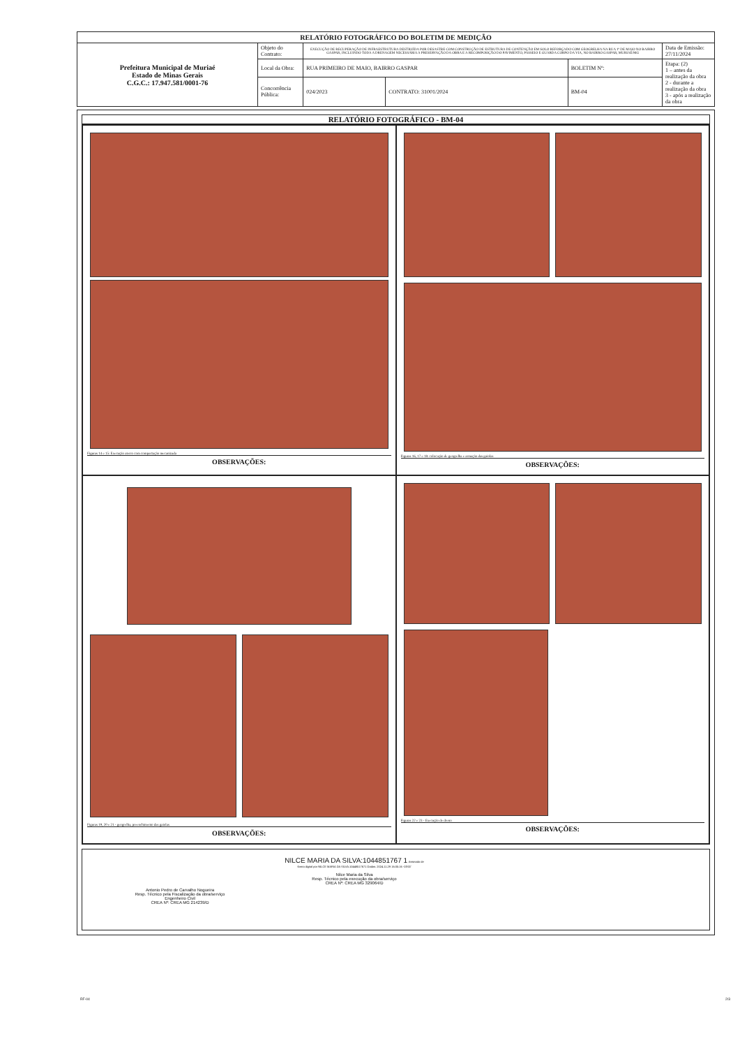| RELATÓRIO FOTOGRÁFICO DO BOLETIM DE MEDIÇÃO | | | | | |
| --- | --- | --- | --- | --- | --- |
| Prefeitura Municipal de Muriaé Estado de Minas Gerais C.G.C.: 17.947.581/0001-76 | Objeto do Contrato: | EXECUÇÃO DE RECUPERAÇÃO DE INFRAESTRUTURA DESTRUÍDA POR DESASTRE COM CONSTRUÇÃO DE ESTRUTURA DE CONTENÇÃO EM SOLO REFORÇADO COM GEOGRELHA NA RUA 1º DE MAIO NO BAIRRO GASPAR, INCLUINDO TODA A DRENAGEM NECESSÁRIA A PRESERVAÇÃO DA OBRA E A RECOMPOSIÇÃO DO PAVIMENTO, PASSEIO E GUARDA CORPO DA VIA, NO BAIRRO GASPAR, MURIAÉ/MG | | | Data de Emissão: 27/11/2024 |
| | Local da Obra: | RUA PRIMEIRO DE MAIO, BAIRRO GASPAR | | BOLETIM Nº: | Etapa: (2) 1 – antes da realização da obra 2 - durante a realização da obra 3 - após a realização da obra |
| | Concorrência Pública: | 024/2023 | CONTRATO: 31001/2024 | BM-04 | |
RELATÓRIO FOTOGRÁFICO - BM-04
Figuras 14 e 15: Execução aterro com compactação mecanizada
OBSERVAÇÕES:
Figuras 16, 17 e 18: colocação de geogrelha e armação das gaiolas
OBSERVAÇÕES:
Figuras 19, 20 e 21 - geogrelha, preenchimento das gaiolas
OBSERVAÇÕES:
Figuras 22 e 23 - Execução de dreno
OBSERVAÇÕES:
Antonio Pedro de Carvalho Nogueira
Resp. Técnico pela Fiscalização da obra/serviço
Engenheiro Civil
CREA Nº: CREA MG 214239/D
NILCE MARIA DA SILVA:1044851767 1 Assinado de forma digital por NILCE MARIA DA SILVA:10448517671 Dados: 2024.11.29 16:05:16 -03'00'
Nilce Maria da Silva
Resp. Técnico pela execução da obra/serviço
CREA Nº: CREA MG 329064/D
RF-04 2/3